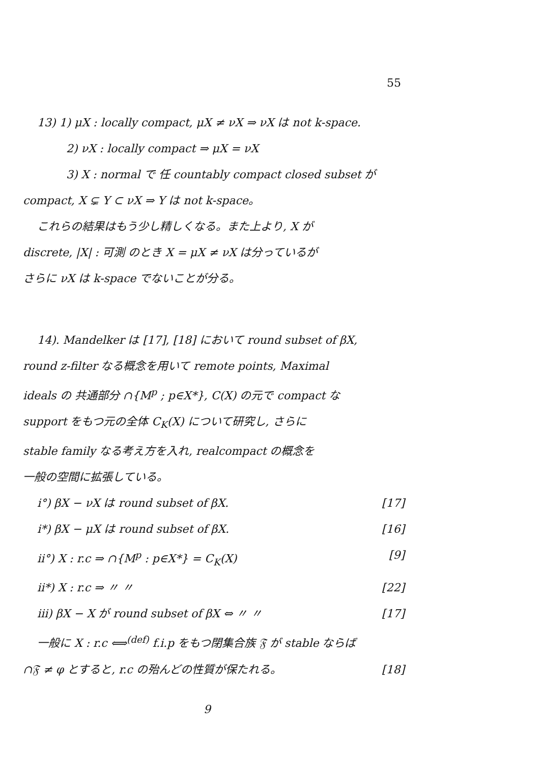55
13) 1) μX : locally compact, μX ≠ νX ⇒ νX は not k-space.
2) νX : locally compact ⇒ μX = νX
3) X : normal で 任 countably compact closed subset が
compact, X ⊊ Y ⊂ νX ⇒ Y は not k-space。
これらの結果はもう少し精しくなる。また上より, X が
discrete, |X| : 可測 のとき X = μX ≠ νX は分っているが
さらに νX は k-space でないことが分る。
14). Mandelker は [17], [18] において round subset of βX,
round z-filter なる概念を用いて remote points, Maximal
ideals の 共通部分 ∩{M<sup>p</sup> ; p∈X*}, C(X) の元で compact な
support をもつ元の全体 C<sub>K</sub>(X) について研究し, さらに
stable family なる考え方を入れ, realcompact の概念を
一般の空間に拡張している。
i°) βX − νX は round subset of βX. [17]
i*) βX − μX は round subset of βX. [16]
ii°) X : r.c ⇒ ∩{M<sup>p</sup> : p∈X*} = C<sub>K</sub>(X) [9]
ii*) X : r.c ⇒ 〃 〃 [22]
iii) βX − X が round subset of βX ⇔ 〃 〃 [17]
一般に X : r.c ⟺<sup>(def)</sup> f.i.p をもつ閉集合族 𝔉 が stable ならば
∩𝔉 ≠ φ とすると, r.c の殆んどの性質が保たれる。 [18]
9